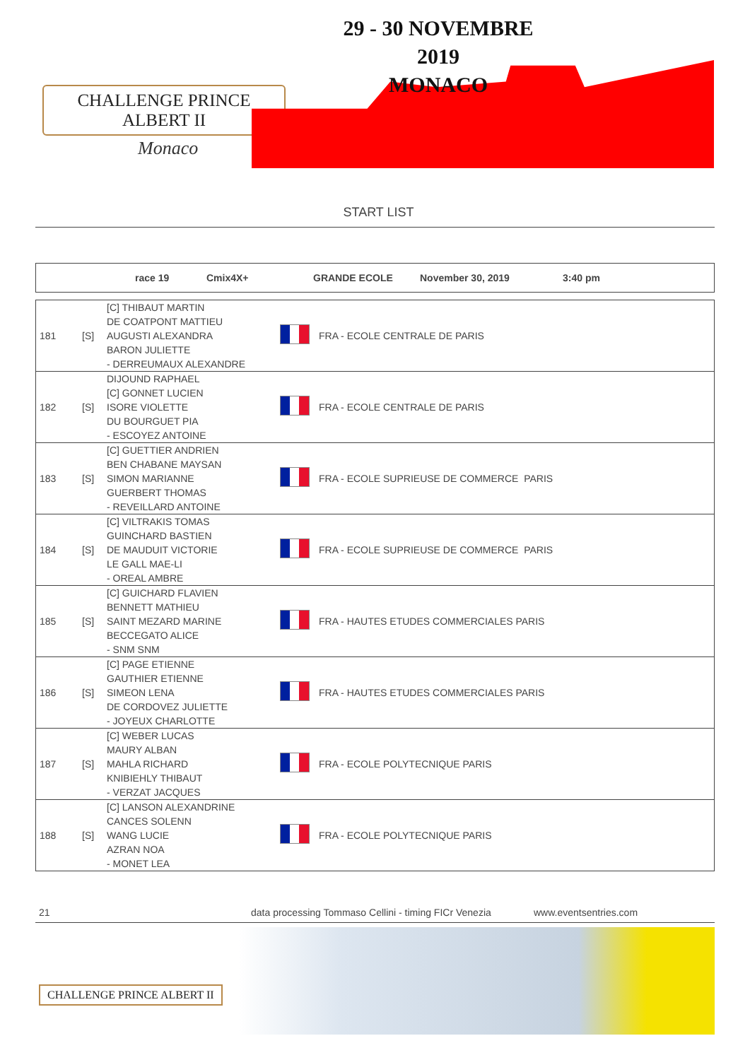CHALLENGE PRINCE ALBERT II
Monaco
29 - 30 NOVEMBRE 2019
MONACO
START LIST
race 19 Cmix4X+ GRANDE ECOLE November 30, 2019 3:40 pm
| 181 | [S] | [C] THIBAUT MARTIN DE COATPONT MATTIEU AUGUSTI ALEXANDRA BARON JULIETTE - DERREUMAUX ALEXANDRE | | FRA - ECOLE CENTRALE DE PARIS |
| 182 | [S] | DIJOUND RAPHAEL [C] GONNET LUCIEN ISORE VIOLETTE DU BOURGUET PIA - ESCOYEZ ANTOINE | | FRA - ECOLE CENTRALE DE PARIS |
| 183 | [S] | [C] GUETTIER ANDRIEN BEN CHABANE MAYSAN SIMON MARIANNE GUERBERT THOMAS - REVEILLARD ANTOINE | | FRA - ECOLE SUPRIEUSE DE COMMERCE PARIS |
| 184 | [S] | [C] VILTRAKIS TOMAS GUINCHARD BASTIEN DE MAUDUIT VICTORIE LE GALL MAE-LI - OREAL AMBRE | | FRA - ECOLE SUPRIEUSE DE COMMERCE PARIS |
| 185 | [S] | [C] GUICHARD FLAVIEN BENNETT MATHIEU SAINT MEZARD MARINE BECCEGATO ALICE - SNM SNM | | FRA - HAUTES ETUDES COMMERCIALES PARIS |
| 186 | [S] | [C] PAGE ETIENNE GAUTHIER ETIENNE SIMEON LENA DE CORDOVEZ JULIETTE - JOYEUX CHARLOTTE | | FRA - HAUTES ETUDES COMMERCIALES PARIS |
| 187 | [S] | [C] WEBER LUCAS MAURY ALBAN MAHLA RICHARD KNIBIEHLY THIBAUT - VERZAT JACQUES | | FRA - ECOLE POLYTECNIQUE PARIS |
| 188 | [S] | [C] LANSON ALEXANDRINE CANCES SOLENN WANG LUCIE AZRAN NOA - MONET LEA | | FRA - ECOLE POLYTECNIQUE PARIS |
21 data processing Tommaso Cellini - timing FICr Venezia www.eventsentries.com
CHALLENGE PRINCE ALBERT II